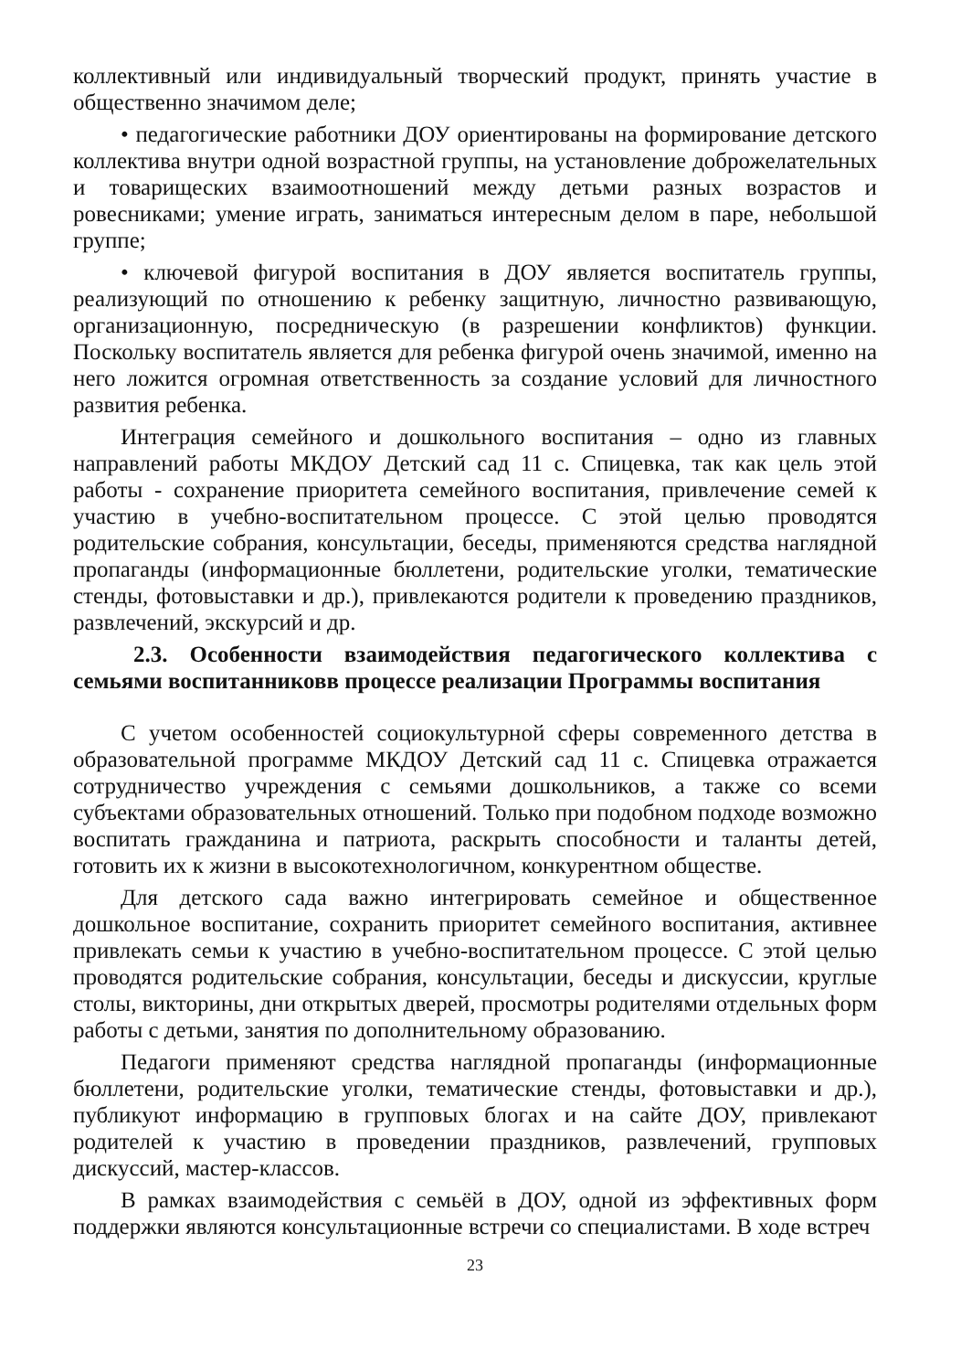коллективный или индивидуальный творческий продукт, принять участие в общественно значимом деле;
• педагогические работники ДОУ ориентированы на формирование детского коллектива внутри одной возрастной группы, на установление доброжелательных и товарищеских взаимоотношений между детьми разных возрастов и ровесниками; умение играть, заниматься интересным делом в паре, небольшой группе;
• ключевой фигурой воспитания в ДОУ является воспитатель группы, реализующий по отношению к ребенку защитную, личностно развивающую, организационную, посредническую (в разрешении конфликтов) функции. Поскольку воспитатель является для ребенка фигурой очень значимой, именно на него ложится огромная ответственность за создание условий для личностного развития ребенка.
Интеграция семейного и дошкольного воспитания – одно из главных направлений работы МКДОУ Детский сад 11 с. Спицевка, так как цель этой работы - сохранение приоритета семейного воспитания, привлечение семей к участию в учебно-воспитательном процессе. С этой целью проводятся родительские собрания, консультации, беседы, применяются средства наглядной пропаганды (информационные бюллетени, родительские уголки, тематические стенды, фотовыставки и др.), привлекаются родители к проведению праздников, развлечений, экскурсий и др.
2.3. Особенности взаимодействия педагогического коллектива с семьями воспитанниковв процессе реализации Программы воспитания
С учетом особенностей социокультурной сферы современного детства в образовательной программе МКДОУ Детский сад 11 с. Спицевка отражается сотрудничество учреждения с семьями дошкольников, а также со всеми субъектами образовательных отношений. Только при подобном подходе возможно воспитать гражданина и патриота, раскрыть способности и таланты детей, готовить их к жизни в высокотехнологичном, конкурентном обществе.
Для детского сада важно интегрировать семейное и общественное дошкольное воспитание, сохранить приоритет семейного воспитания, активнее привлекать семьи к участию в учебно-воспитательном процессе. С этой целью проводятся родительские собрания, консультации, беседы и дискуссии, круглые столы, викторины, дни открытых дверей, просмотры родителями отдельных форм работы с детьми, занятия по дополнительному образованию.
Педагоги применяют средства наглядной пропаганды (информационные бюллетени, родительские уголки, тематические стенды, фотовыставки и др.), публикуют информацию в групповых блогах и на сайте ДОУ, привлекают родителей к участию в проведении праздников, развлечений, групповых дискуссий, мастер-классов.
В рамках взаимодействия с семьёй в ДОУ, одной из эффективных форм поддержки являются консультационные встречи со специалистами. В ходе встреч
23